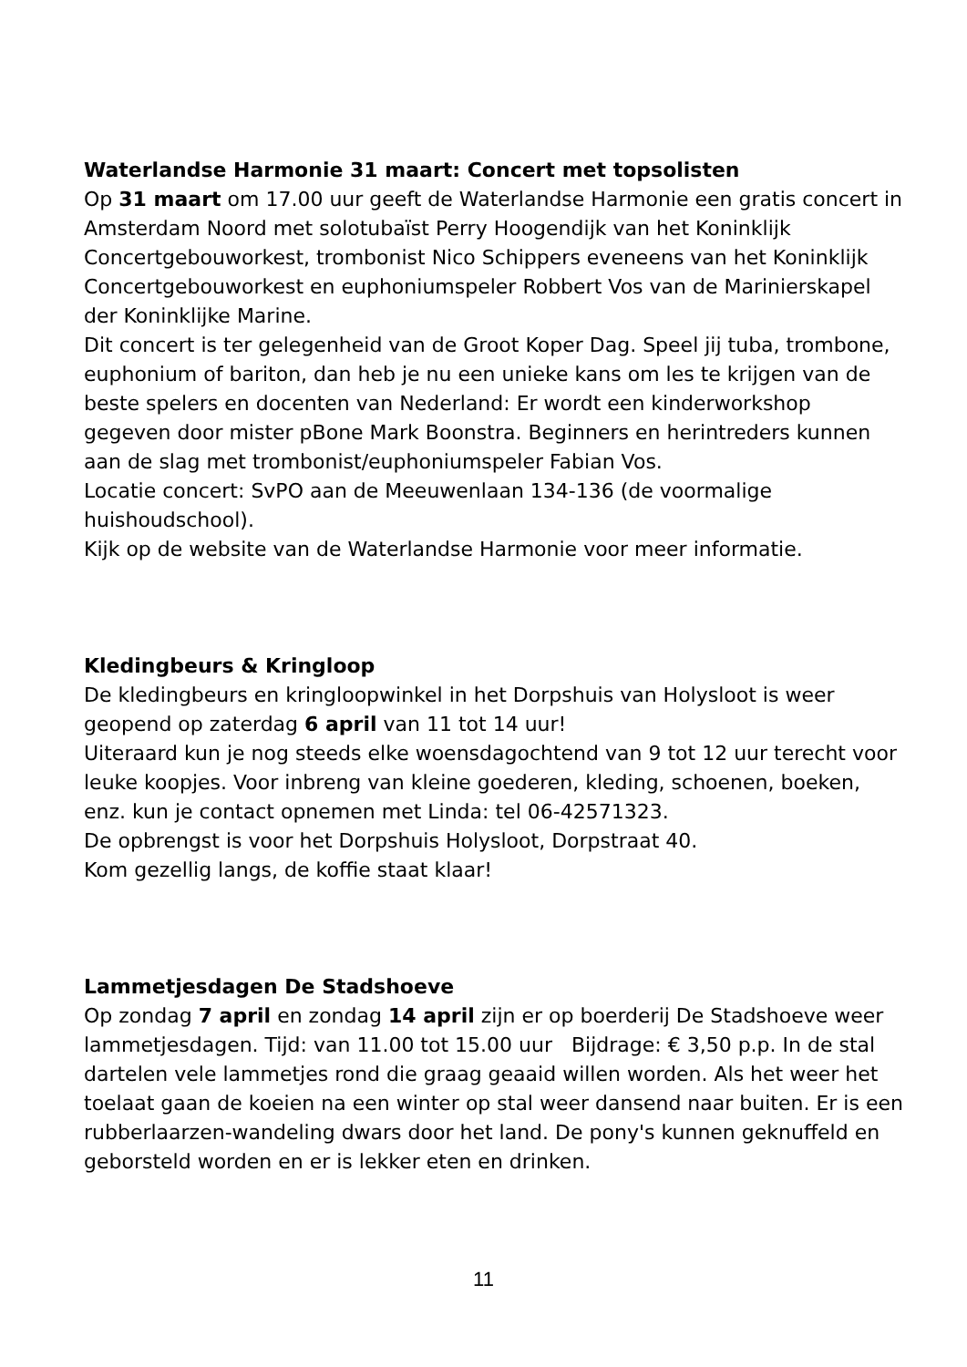Waterlandse Harmonie 31 maart: Concert met topsolisten
Op 31 maart om 17.00 uur geeft de Waterlandse Harmonie een gratis concert in Amsterdam Noord met solotubaïst Perry Hoogendijk van het Koninklijk Concertgebouworkest, trombonist Nico Schippers eveneens van het Koninklijk Concertgebouworkest en euphoniumspeler Robbert Vos van de Marinierskapel der Koninklijke Marine.
Dit concert is ter gelegenheid van de Groot Koper Dag. Speel jij tuba, trombone, euphonium of bariton, dan heb je nu een unieke kans om les te krijgen van de beste spelers en docenten van Nederland: Er wordt een kinderworkshop gegeven door mister pBone Mark Boonstra. Beginners en herintreders kunnen aan de slag met trombonist/euphoniumspeler Fabian Vos.
Locatie concert: SvPO aan de Meeuwenlaan 134-136 (de voormalige huishoudschool).
Kijk op de website van de Waterlandse Harmonie voor meer informatie.
Kledingbeurs & Kringloop
De kledingbeurs en kringloopwinkel in het Dorpshuis van Holysloot is weer geopend op zaterdag 6 april van 11 tot 14 uur!
Uiteraard kun je nog steeds elke woensdagochtend van 9 tot 12 uur terecht voor leuke koopjes. Voor inbreng van kleine goederen, kleding, schoenen, boeken, enz. kun je contact opnemen met Linda: tel 06-42571323.
De opbrengst is voor het Dorpshuis Holysloot, Dorpstraat 40.
Kom gezellig langs, de koffie staat klaar!
Lammetjesdagen De Stadshoeve
Op zondag 7 april en zondag 14 april zijn er op boerderij De Stadshoeve weer lammetjesdagen. Tijd: van 11.00 tot 15.00 uur Bijdrage: € 3,50 p.p. In de stal dartelen vele lammetjes rond die graag geaaid willen worden. Als het weer het toelaat gaan de koeien na een winter op stal weer dansend naar buiten. Er is een rubberlaarzen-wandeling dwars door het land. De pony's kunnen geknuffeld en geborsteld worden en er is lekker eten en drinken.
11